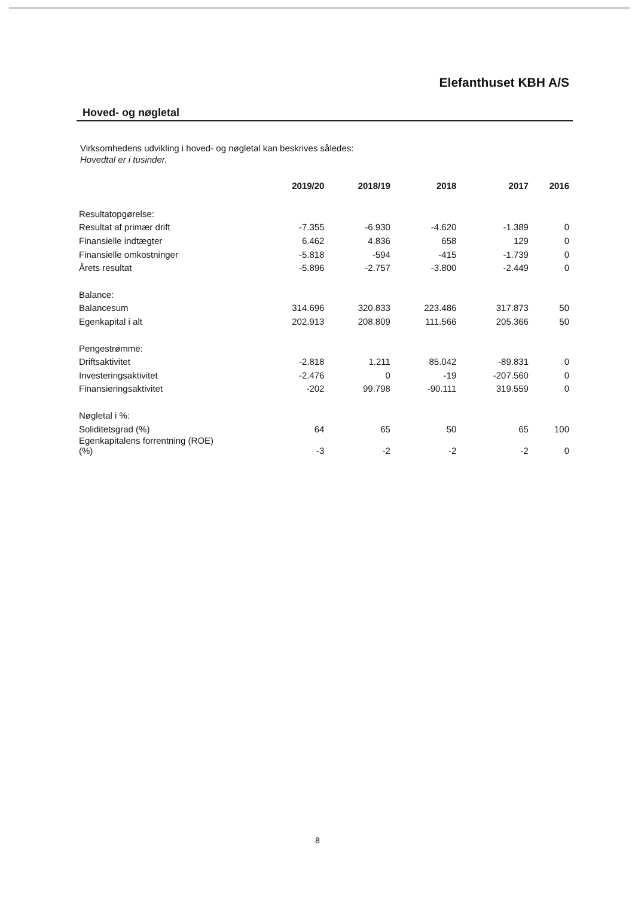Elefanthuset KBH A/S
Hoved- og nøgletal
Virksomhedens udvikling i hoved- og nøgletal kan beskrives således:
Hovedtal er i tusinder.
| | 2019/20 | 2018/19 | 2018 | 2017 | 2016 |
| --- | --- | --- | --- | --- | --- |
| Resultatopgørelse: | | | | | |
| Resultat af primær drift | -7.355 | -6.930 | -4.620 | -1.389 | 0 |
| Finansielle indtægter | 6.462 | 4.836 | 658 | 129 | 0 |
| Finansielle omkostninger | -5.818 | -594 | -415 | -1.739 | 0 |
| Årets resultat | -5.896 | -2.757 | -3.800 | -2.449 | 0 |
| Balance: | | | | | |
| Balancesum | 314.696 | 320.833 | 223.486 | 317.873 | 50 |
| Egenkapital i alt | 202.913 | 208.809 | 111.566 | 205.366 | 50 |
| Pengestrømme: | | | | | |
| Driftsaktivitet | -2.818 | 1.211 | 85.042 | -89.831 | 0 |
| Investeringsaktivitet | -2.476 | 0 | -19 | -207.560 | 0 |
| Finansieringsaktivitet | -202 | 99.798 | -90.111 | 319.559 | 0 |
| Nøgletal i %: | | | | | |
| Soliditetsgrad (%) | 64 | 65 | 50 | 65 | 100 |
| Egenkapitalens forrentning (ROE) (%) | -3 | -2 | -2 | -2 | 0 |
8